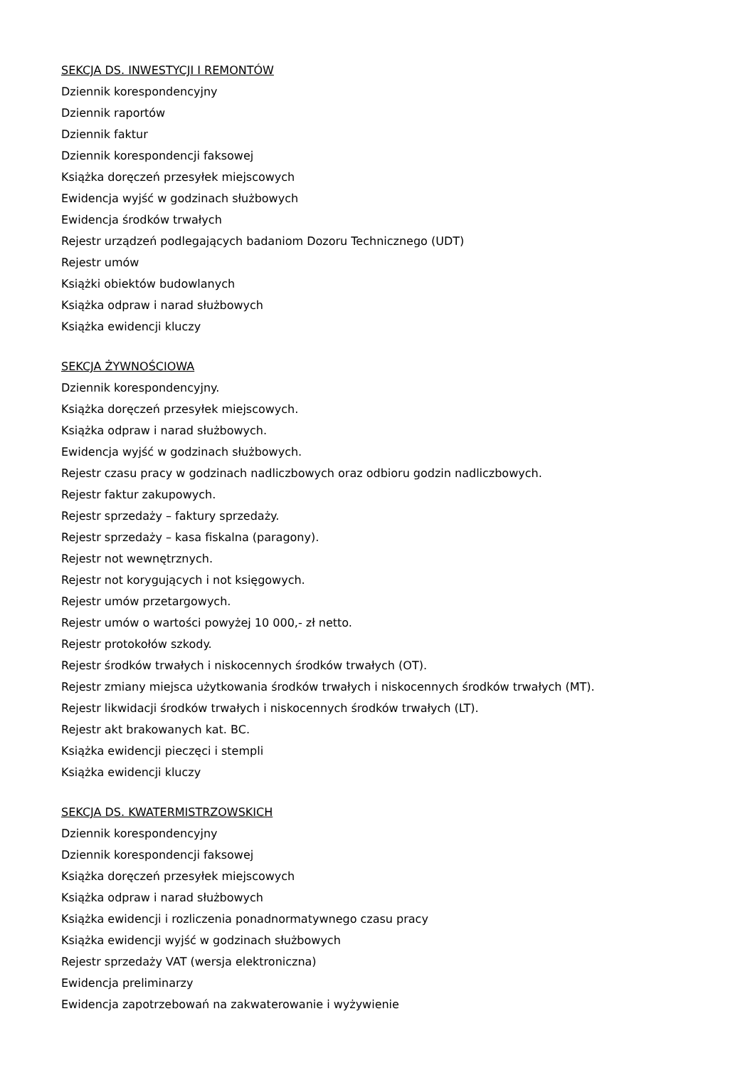SEKCJA DS. INWESTYCJI I REMONTÓW
Dziennik korespondencyjny
Dziennik raportów
Dziennik faktur
Dziennik korespondencji faksowej
Książka doręczeń przesyłek miejscowych
Ewidencja wyjść w godzinach służbowych
Ewidencja środków trwałych
Rejestr urządzeń podlegających badaniom Dozoru Technicznego (UDT)
Rejestr umów
Książki obiektów budowlanych
Książka odpraw i narad służbowych
Książka ewidencji kluczy
SEKCJA ŻYWNOŚCIOWA
Dziennik korespondencyjny.
Książka doręczeń przesyłek miejscowych.
Książka odpraw i narad służbowych.
Ewidencja wyjść w godzinach służbowych.
Rejestr czasu pracy w godzinach nadliczbowych oraz odbioru godzin nadliczbowych.
Rejestr faktur zakupowych.
Rejestr sprzedaży – faktury sprzedaży.
Rejestr sprzedaży – kasa fiskalna (paragony).
Rejestr not wewnętrznych.
Rejestr not korygujących i not księgowych.
Rejestr umów przetargowych.
Rejestr umów o wartości powyżej 10 000,- zł netto.
Rejestr protokołów szkody.
Rejestr środków trwałych i niskocennych środków trwałych (OT).
Rejestr zmiany miejsca użytkowania środków trwałych i niskocennych środków trwałych (MT).
Rejestr likwidacji środków trwałych i niskocennych środków trwałych (LT).
Rejestr akt brakowanych kat. BC.
Książka ewidencji pieczęci i stempli
Książka ewidencji kluczy
SEKCJA DS. KWATERMISTRZOWSKICH
Dziennik korespondencyjny
Dziennik korespondencji faksowej
Książka doręczeń przesyłek miejscowych
Książka odpraw i narad służbowych
Książka ewidencji i rozliczenia ponadnormatywnego czasu pracy
Książka ewidencji wyjść w godzinach służbowych
Rejestr sprzedaży VAT (wersja elektroniczna)
Ewidencja preliminarzy
Ewidencja zapotrzebowań na zakwaterowanie i wyżywienie